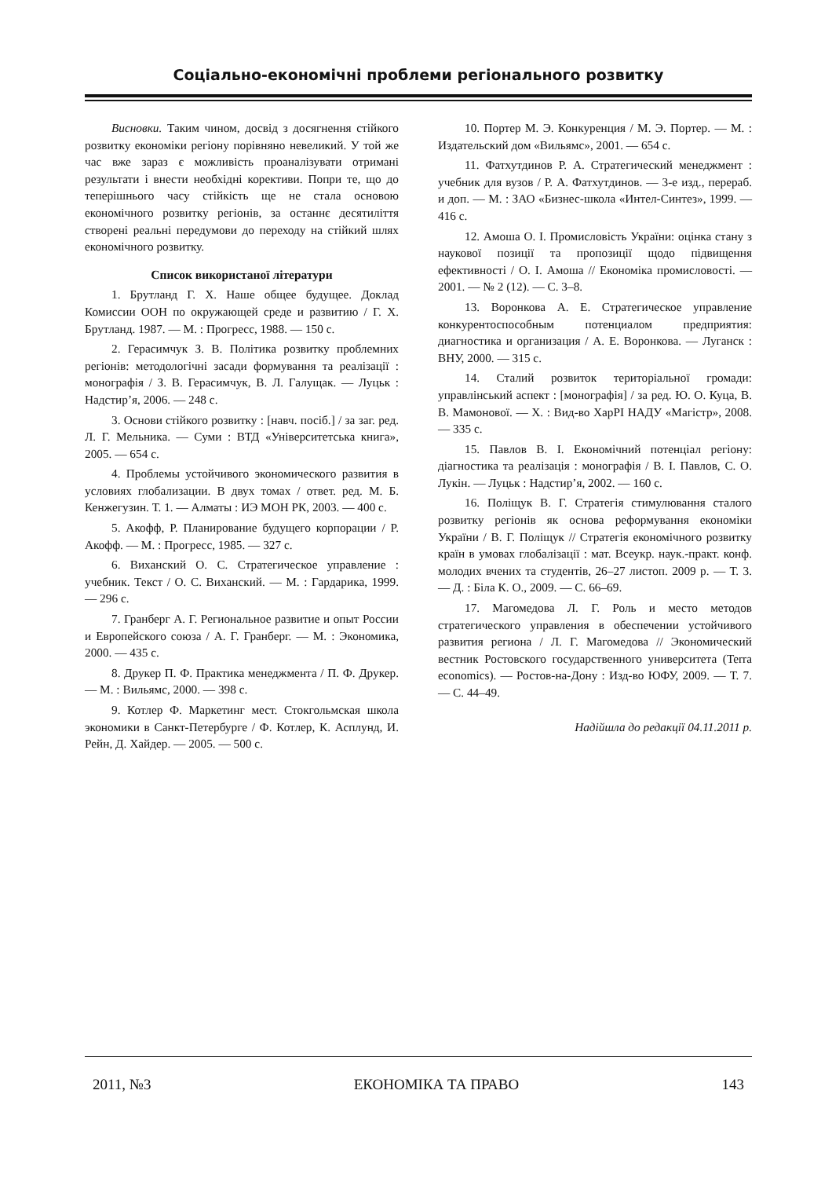Соціально-економічні проблеми регіонального розвитку
Висновки. Таким чином, досвід з досягнення стійкого розвитку економіки регіону порівняно невеликий. У той же час вже зараз є можливість проаналізувати отримані результати і внести необхідні корективи. Попри те, що до теперішнього часу стійкість ще не стала основою економічного розвитку регіонів, за останнє десятиліття створені реальні передумови до переходу на стійкий шлях економічного розвитку.
Список використаної літератури
1. Брутланд Г. Х. Наше общее будущее. Доклад Комиссии ООН по окружающей среде и развитию / Г. Х. Брутланд. 1987. — М. : Прогресс, 1988. — 150 с.
2. Герасимчук З. В. Політика розвитку проблемних регіонів: методологічні засади формування та реалізації : монографія / З. В. Герасимчук, В. Л. Галущак. — Луцьк : Надстир’я, 2006. — 248 с.
3. Основи стійкого розвитку : [навч. посіб.] / за заг. ред. Л. Г. Мельника. — Суми : ВТД «Університетська книга», 2005. — 654 с.
4. Проблемы устойчивого экономического развития в условиях глобализации. В двух томах / ответ. ред. М. Б. Кенжегузин. Т. 1. — Алматы : ИЭ МОН РК, 2003. — 400 с.
5. Акофф, Р. Планирование будущего корпорации / Р. Акофф. — М. : Прогресс, 1985. — 327 с.
6. Виханский О. С. Стратегическое управление : учебник. Текст / О. С. Виханский. — М. : Гардарика, 1999. — 296 с.
7. Гранберг А. Г. Региональное развитие и опыт России и Европейского союза / А. Г. Гранберг. — М. : Экономика, 2000. — 435 с.
8. Друкер П. Ф. Практика менеджмента / П. Ф. Друкер. — М. : Вильямс, 2000. — 398 с.
9. Котлер Ф. Маркетинг мест. Стокгольмская школа экономики в Санкт-Петербурге / Ф. Котлер, К. Асплунд, И. Рейн, Д. Хайдер. — 2005. — 500 с.
10. Портер М. Э. Конкуренция / М. Э. Портер. — М. : Издательский дом «Вильямс», 2001. — 654 с.
11. Фатхутдинов Р. А. Стратегический менеджмент : учебник для вузов / Р. А. Фатхутдинов. — 3-е изд., перераб. и доп. — М. : ЗАО «Бизнес-школа «Интел-Синтез», 1999. — 416 с.
12. Амоша О. І. Промисловість України: оцінка стану з наукової позиції та пропозиції щодо підвищення ефективності / О. І. Амоша // Економіка промисловості. — 2001. — № 2 (12). — С. 3–8.
13. Воронкова А. Е. Стратегическое управление конкурентоспособным потенциалом предприятия: диагностика и организация / А. Е. Воронкова. — Луганск : ВНУ, 2000. — 315 с.
14. Сталий розвиток територіальної громади: управлінський аспект : [монографія] / за ред. Ю. О. Куца, В. В. Мамонової. — Х. : Вид-во ХарРІ НАДУ «Магістр», 2008. — 335 с.
15. Павлов В. І. Економічний потенціал регіону: діагностика та реалізація : монографія / В. І. Павлов, С. О. Лукін. — Луцьк : Надстир’я, 2002. — 160 с.
16. Поліщук В. Г. Стратегія стимулювання сталого розвитку регіонів як основа реформування економіки України / В. Г. Поліщук // Стратегія економічного розвитку країн в умовах глобалізації : мат. Всеукр. наук.-практ. конф. молодих вчених та студентів, 26–27 листоп. 2009 р. — Т. 3. — Д. : Біла К. О., 2009. — С. 66–69.
17. Магомедова Л. Г. Роль и место методов стратегического управления в обеспечении устойчивого развития региона / Л. Г. Магомедова // Экономический вестник Ростовского государственного университета (Terra economics). — Ростов-на-Дону : Изд-во ЮФУ, 2009. — Т. 7. — С. 44–49.
Надійшла до редакції 04.11.2011 р.
2011, №3 ЕКОНОМІКА ТА ПРАВО 143